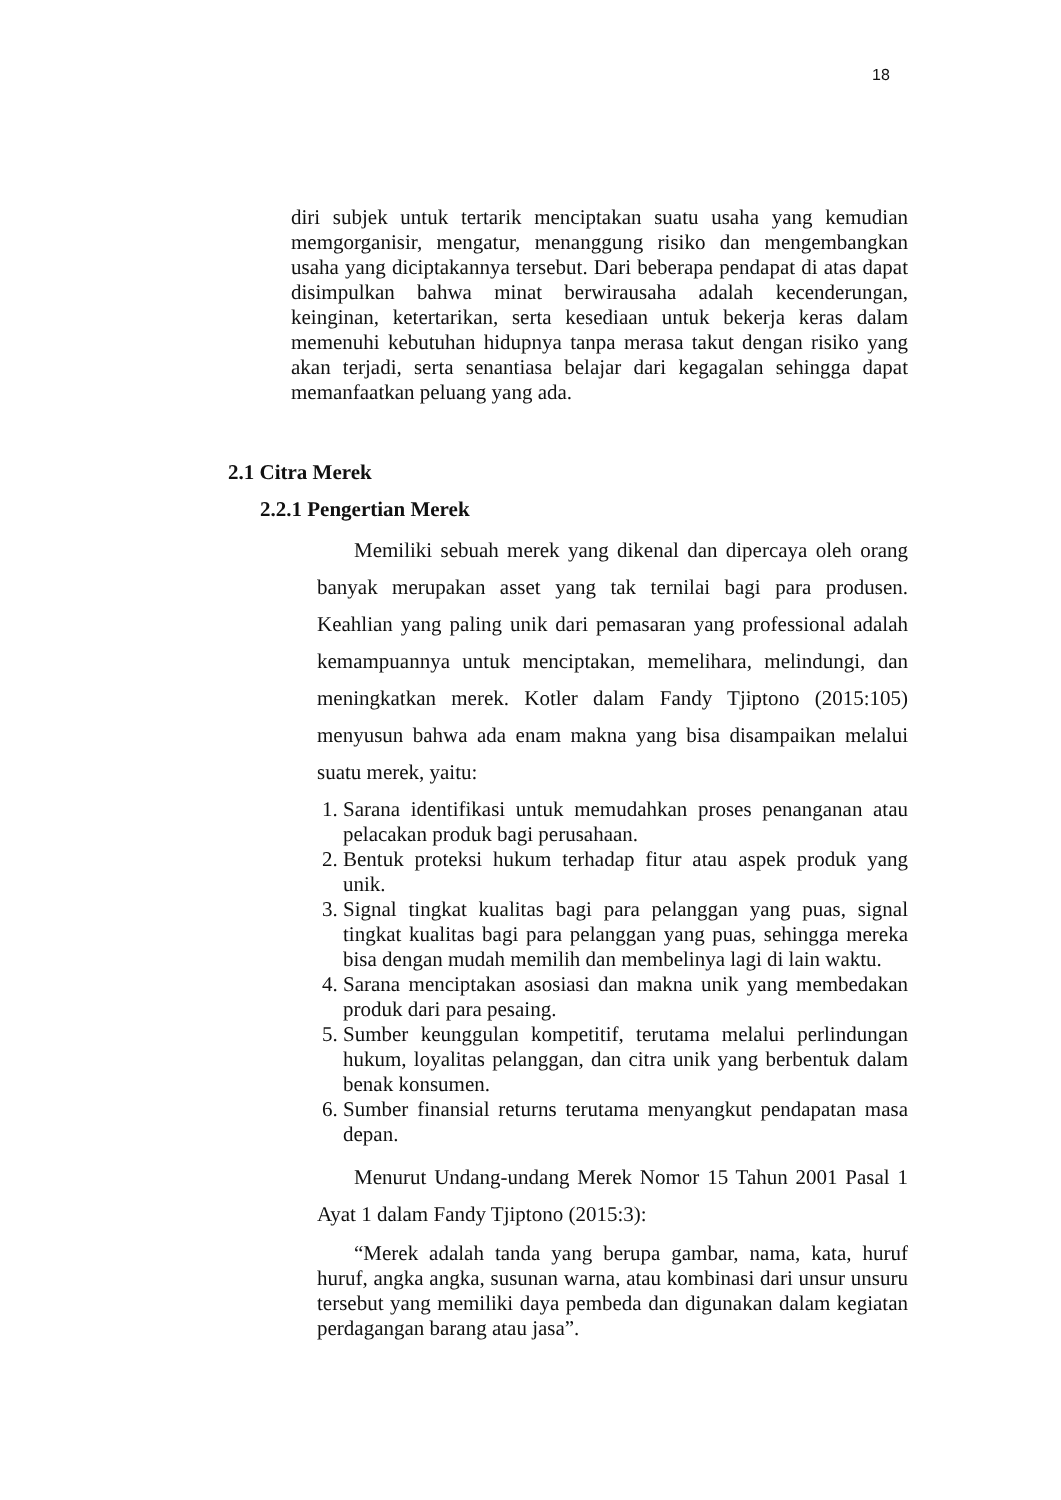18
diri subjek untuk tertarik menciptakan suatu usaha yang kemudian memgorganisir, mengatur, menanggung risiko dan mengembangkan usaha yang diciptakannya tersebut. Dari beberapa pendapat di atas dapat disimpulkan bahwa minat berwirausaha adalah kecenderungan, keinginan, ketertarikan, serta kesediaan untuk bekerja keras dalam memenuhi kebutuhan hidupnya tanpa merasa takut dengan risiko yang akan terjadi, serta senantiasa belajar dari kegagalan sehingga dapat memanfaatkan peluang yang ada.
2.1 Citra Merek
2.2.1 Pengertian Merek
Memiliki sebuah merek yang dikenal dan dipercaya oleh orang banyak merupakan asset yang tak ternilai bagi para produsen. Keahlian yang paling unik dari pemasaran yang professional adalah kemampuannya untuk menciptakan, memelihara, melindungi, dan meningkatkan merek. Kotler dalam Fandy Tjiptono (2015:105) menyusun bahwa ada enam makna yang bisa disampaikan melalui suatu merek, yaitu:
1. Sarana identifikasi untuk memudahkan proses penanganan atau pelacakan produk bagi perusahaan.
2. Bentuk proteksi hukum terhadap fitur atau aspek produk yang unik.
3. Signal tingkat kualitas bagi para pelanggan yang puas, signal tingkat kualitas bagi para pelanggan yang puas, sehingga mereka bisa dengan mudah memilih dan membelinya lagi di lain waktu.
4. Sarana menciptakan asosiasi dan makna unik yang membedakan produk dari para pesaing.
5. Sumber keunggulan kompetitif, terutama melalui perlindungan hukum, loyalitas pelanggan, dan citra unik yang berbentuk dalam benak konsumen.
6. Sumber finansial returns terutama menyangkut pendapatan masa depan.
Menurut Undang-undang Merek Nomor 15 Tahun 2001 Pasal 1 Ayat 1 dalam Fandy Tjiptono (2015:3):
“Merek adalah tanda yang berupa gambar, nama, kata, huruf huruf, angka angka, susunan warna, atau kombinasi dari unsur unsuru tersebut yang memiliki daya pembeda dan digunakan dalam kegiatan perdagangan barang atau jasa”.